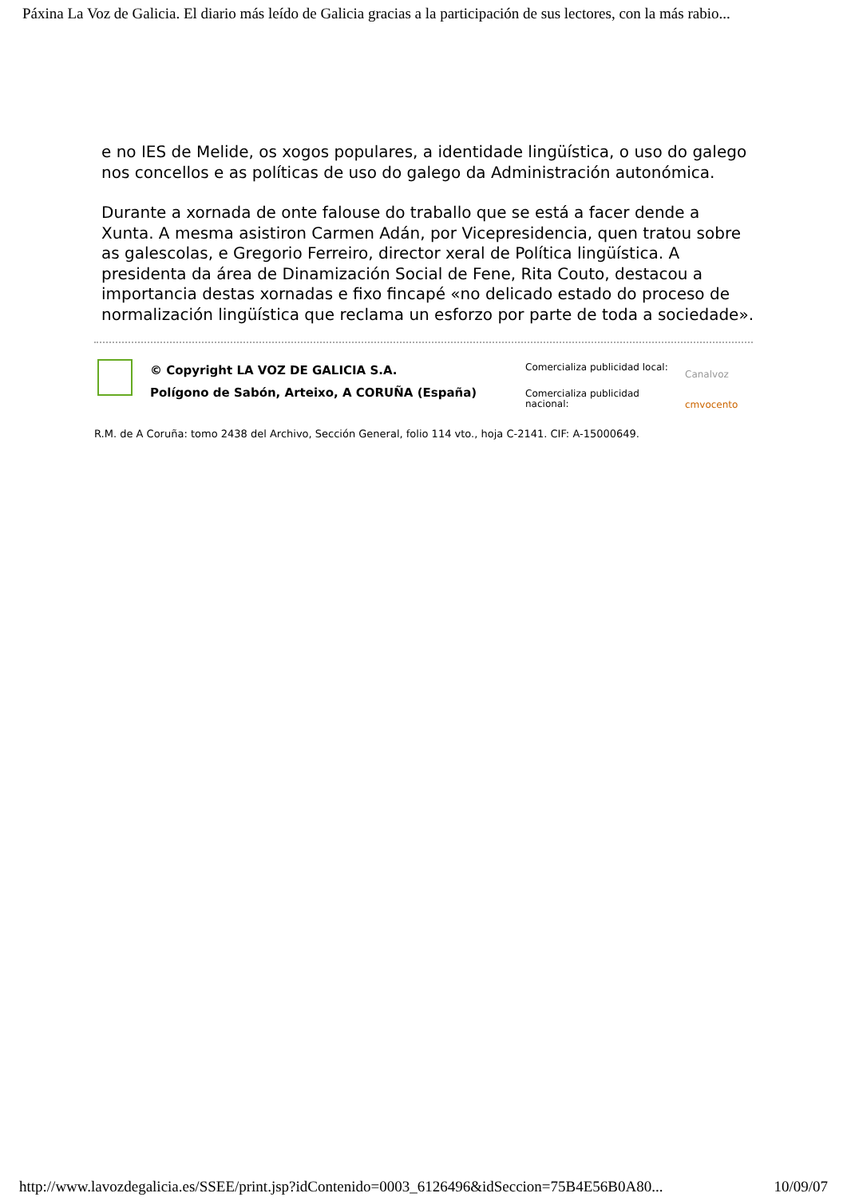Páxina La Voz de Galicia. El diario más leído de Galicia gracias a la participación de sus lectores, con la más rabio...
e no IES de Melide, os xogos populares, a identidade lingüística, o uso do galego nos concellos e as políticas de uso do galego da Administración autonómica.
Durante a xornada de onte falouse do traballo que se está a facer dende a Xunta. A mesma asistiron Carmen Adán, por Vicepresidencia, quen tratou sobre as galescolas, e Gregorio Ferreiro, director xeral de Política lingüística. A presidenta da área de Dinamización Social de Fene, Rita Couto, destacou a importancia destas xornadas e fixo fincapé «no delicado estado do proceso de normalización lingüística que reclama un esforzo por parte de toda a sociedade».
© Copyright LA VOZ DE GALICIA S.A.
Polígono de Sabón, Arteixo, A CORUÑA (España)
Comercializa publicidad local:
Comercializa publicidad nacional:
Canalvoz
cmvocento
R.M. de A Coruña: tomo 2438 del Archivo, Sección General, folio 114 vto., hoja C-2141. CIF: A-15000649.
http://www.lavozdegalicia.es/SSEE/print.jsp?idContenido=0003_6126496&idSeccion=75B4E56B0A80... 10/09/07